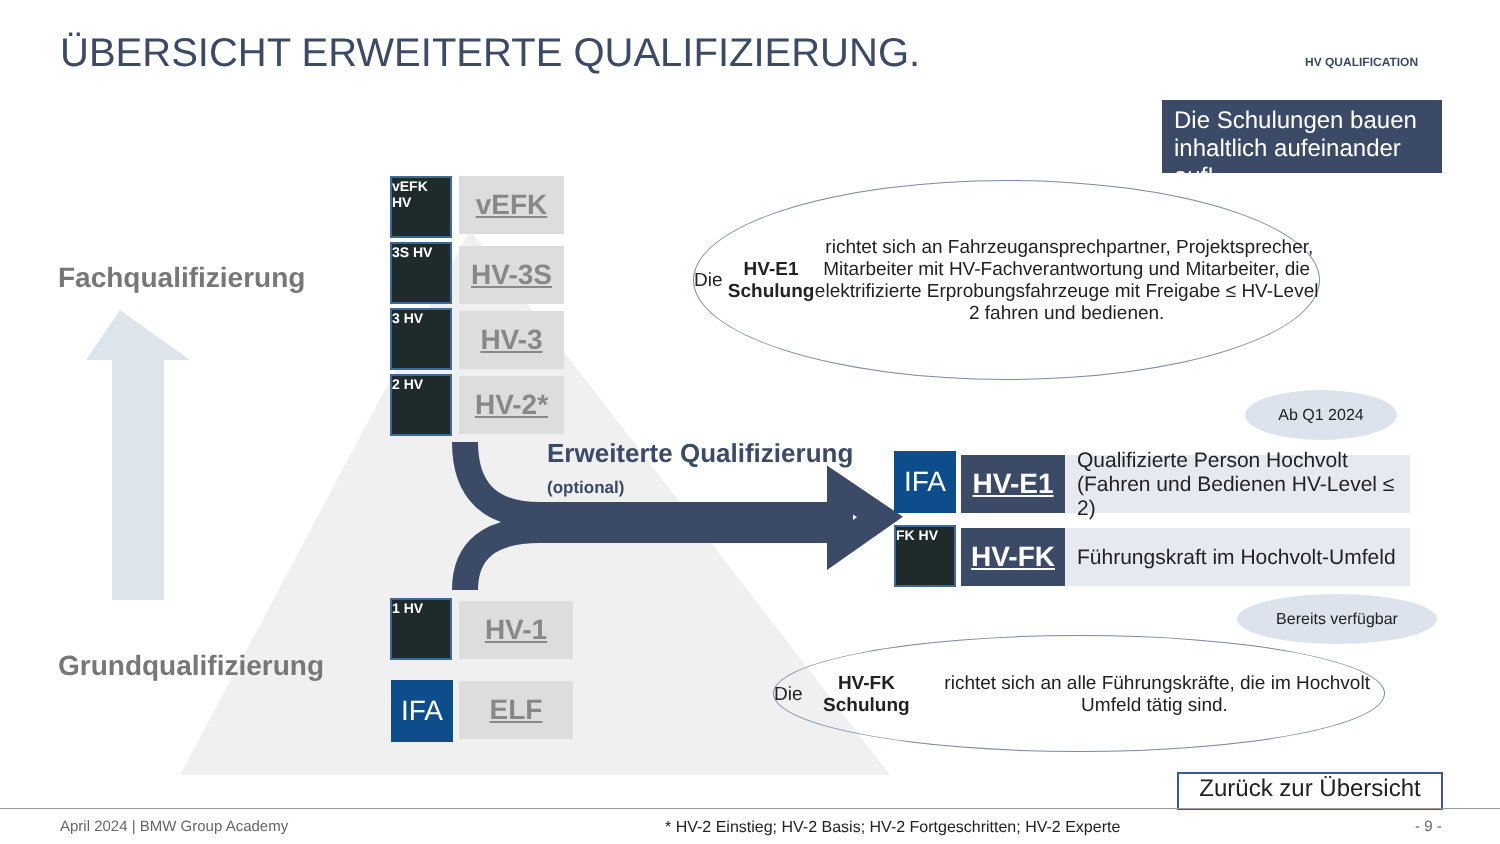ÜBERSICHT ERWEITERTE QUALIFIZIERUNG.
HV QUALIFICATION
Die Schulungen bauen inhaltlich aufeinander auf!
Fachqualifizierung
Grundqualifizierung
vEFK HV
vEFK
3S HV HV-3S
3 HV HV-3
2 HV HV-2*
1 HV HV-1
IFA ELF
Erweiterte Qualifizierung
(optional)
Die HV-E1 Schulung richtet sich an Fahrzeugansprechpartner, Projektsprecher, Mitarbeiter mit HV-Fachverantwortung und Mitarbeiter, die elektrifizierte Erprobungsfahrzeuge mit Freigabe ≤ HV-Level 2 fahren und bedienen.
Ab Q1 2024
IFA HV-E1
Qualifizierte Person Hochvolt
(Fahren und Bedienen HV-Level ≤ 2)
FK HV HV-FK
Führungskraft im Hochvolt-Umfeld
Bereits verfügbar
Die HV-FK Schulung richtet sich an alle Führungskräfte, die im Hochvolt Umfeld tätig sind.
Zurück zur Übersicht
April 2024 | BMW Group Academy
* HV-2 Einstieg; HV-2 Basis; HV-2 Fortgeschritten; HV-2 Experte
- 9 -